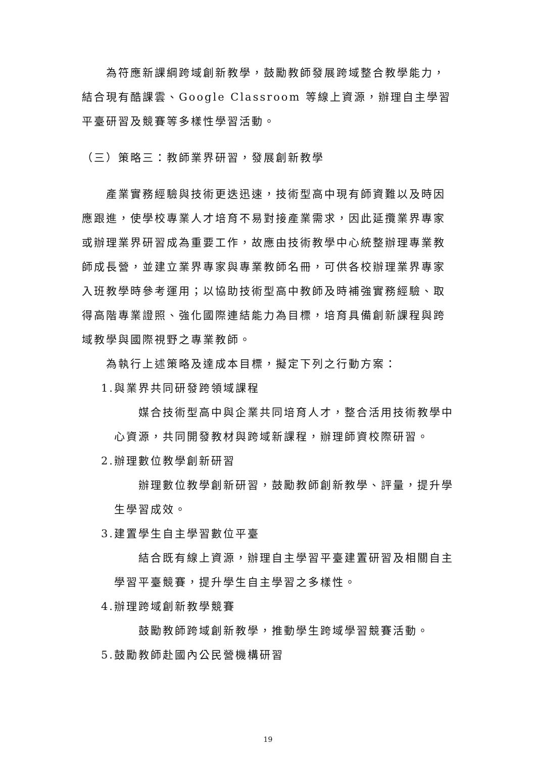為符應新課綱跨域創新教學，鼓勵教師發展跨域整合教學能力，結合現有酷課雲、Google Classroom 等線上資源，辦理自主學習平臺研習及競賽等多樣性學習活動。
（三）策略三：教師業界研習，發展創新教學
產業實務經驗與技術更迭迅速，技術型高中現有師資難以及時因應跟進，使學校專業人才培育不易對接產業需求，因此延攬業界專家或辦理業界研習成為重要工作，故應由技術教學中心統整辦理專業教師成長營，並建立業界專家與專業教師名冊，可供各校辦理業界專家入班教學時參考運用；以協助技術型高中教師及時補強實務經驗、取得高階專業證照、強化國際連結能力為目標，培育具備創新課程與跨域教學與國際視野之專業教師。
為執行上述策略及達成本目標，擬定下列之行動方案：
1.與業界共同研發跨領域課程
媒合技術型高中與企業共同培育人才，整合活用技術教學中心資源，共同開發教材與跨域新課程，辦理師資校際研習。
2.辦理數位教學創新研習
辦理數位教學創新研習，鼓勵教師創新教學、評量，提升學生學習成效。
3.建置學生自主學習數位平臺
結合既有線上資源，辦理自主學習平臺建置研習及相關自主學習平臺競賽，提升學生自主學習之多樣性。
4.辦理跨域創新教學競賽
鼓勵教師跨域創新教學，推動學生跨域學習競賽活動。
5.鼓勵教師赴國內公民營機構研習
19